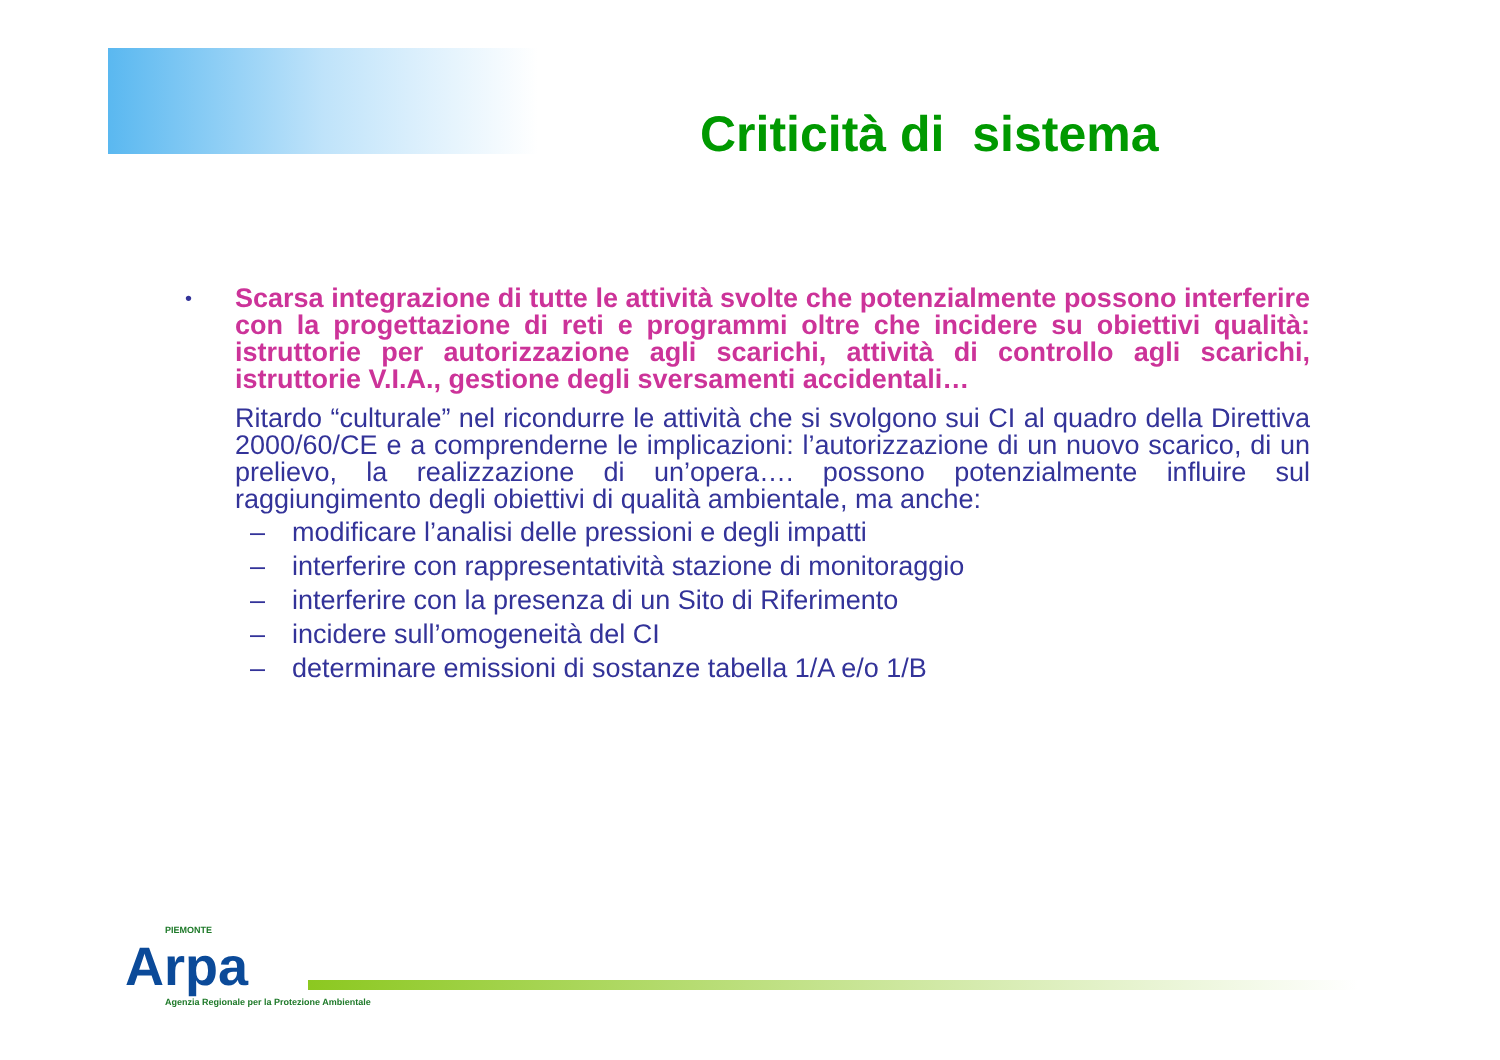Criticità di sistema
•
Scarsa integrazione di tutte le attività svolte che potenzialmente possono interferire con la progettazione di reti e programmi oltre che incidere su obiettivi qualità: istruttorie per autorizzazione agli scarichi, attività di controllo agli scarichi, istruttorie V.I.A., gestione degli sversamenti accidentali…
Ritardo “culturale” nel ricondurre le attività che si svolgono sui CI al quadro della Direttiva 2000/60/CE e a comprenderne le implicazioni: l’autorizzazione di un nuovo scarico, di un prelievo, la realizzazione di un’opera…. possono potenzialmente influire sul raggiungimento degli obiettivi di qualità ambientale, ma anche:
– modificare l’analisi delle pressioni e degli impatti
– interferire con rappresentatività stazione di monitoraggio
– interferire con la presenza di un Sito di Riferimento
– incidere sull’omogeneità del CI
– determinare emissioni di sostanze tabella 1/A e/o 1/B
PIEMONTE
Arpa
Agenzia Regionale per la Protezione Ambientale